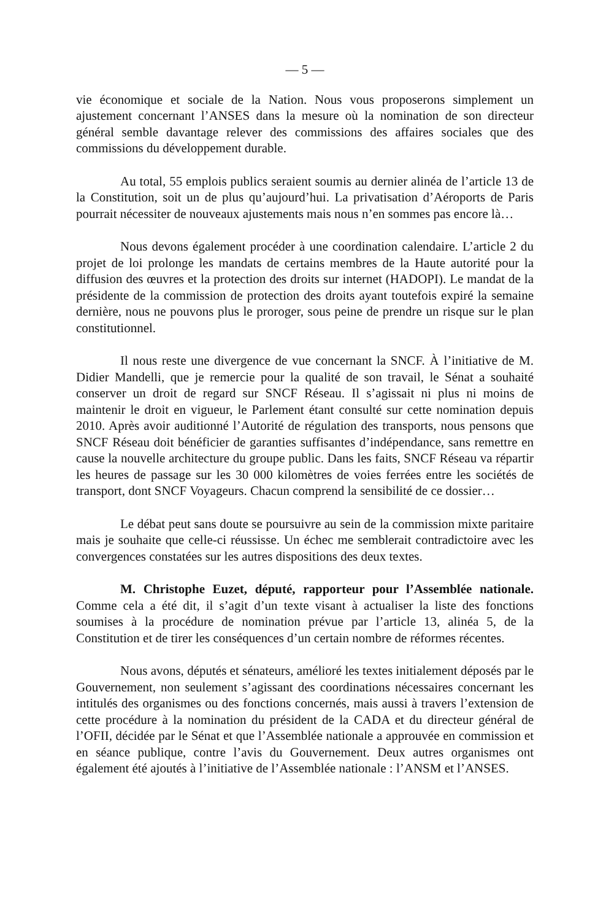— 5 —
vie économique et sociale de la Nation. Nous vous proposerons simplement un ajustement concernant l’ANSES dans la mesure où la nomination de son directeur général semble davantage relever des commissions des affaires sociales que des commissions du développement durable.
Au total, 55 emplois publics seraient soumis au dernier alinéa de l’article 13 de la Constitution, soit un de plus qu’aujourd’hui. La privatisation d’Aéroports de Paris pourrait nécessiter de nouveaux ajustements mais nous n’en sommes pas encore là…
Nous devons également procéder à une coordination calendaire. L’article 2 du projet de loi prolonge les mandats de certains membres de la Haute autorité pour la diffusion des œuvres et la protection des droits sur internet (HADOPI). Le mandat de la présidente de la commission de protection des droits ayant toutefois expiré la semaine dernière, nous ne pouvons plus le proroger, sous peine de prendre un risque sur le plan constitutionnel.
Il nous reste une divergence de vue concernant la SNCF. À l’initiative de M. Didier Mandelli, que je remercie pour la qualité de son travail, le Sénat a souhaité conserver un droit de regard sur SNCF Réseau. Il s’agissait ni plus ni moins de maintenir le droit en vigueur, le Parlement étant consulté sur cette nomination depuis 2010. Après avoir auditionné l’Autorité de régulation des transports, nous pensons que SNCF Réseau doit bénéficier de garanties suffisantes d’indépendance, sans remettre en cause la nouvelle architecture du groupe public. Dans les faits, SNCF Réseau va répartir les heures de passage sur les 30 000 kilomètres de voies ferrées entre les sociétés de transport, dont SNCF Voyageurs. Chacun comprend la sensibilité de ce dossier…
Le débat peut sans doute se poursuivre au sein de la commission mixte paritaire mais je souhaite que celle-ci réussisse. Un échec me semblerait contradictoire avec les convergences constatées sur les autres dispositions des deux textes.
M. Christophe Euzet, député, rapporteur pour l’Assemblée nationale. Comme cela a été dit, il s’agit d’un texte visant à actualiser la liste des fonctions soumises à la procédure de nomination prévue par l’article 13, alinéa 5, de la Constitution et de tirer les conséquences d’un certain nombre de réformes récentes.
Nous avons, députés et sénateurs, amélioré les textes initialement déposés par le Gouvernement, non seulement s’agissant des coordinations nécessaires concernant les intitulés des organismes ou des fonctions concernés, mais aussi à travers l’extension de cette procédure à la nomination du président de la CADA et du directeur général de l’OFII, décidée par le Sénat et que l’Assemblée nationale a approuvée en commission et en séance publique, contre l’avis du Gouvernement. Deux autres organismes ont également été ajoutés à l’initiative de l’Assemblée nationale : l’ANSM et l’ANSES.